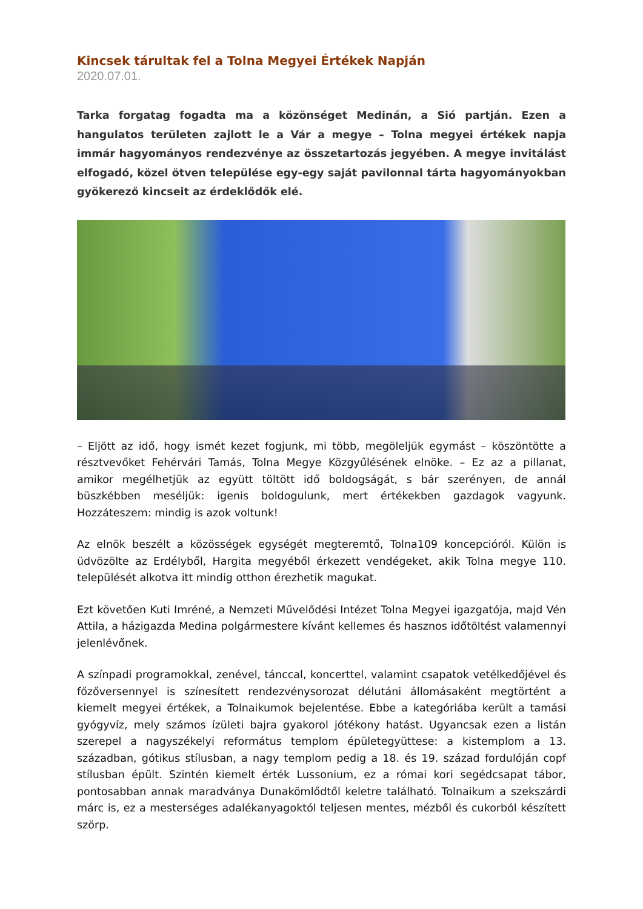Kincsek tárultak fel a Tolna Megyei Értékek Napján
2020.07.01.
Tarka forgatag fogadta ma a közönséget Medinán, a Sió partján. Ezen a hangulatos területen zajlott le a Vár a megye – Tolna megyei értékek napja immár hagyományos rendezvénye az összetartozás jegyében. A megye invitálást elfogadó, közel ötven települése egy-egy saját pavilonnal tárta hagyományokban gyökerező kincseit az érdeklődők elé.
– Eljött az idő, hogy ismét kezet fogjunk, mi több, megöleljük egymást – köszöntötte a résztvevőket Fehérvári Tamás, Tolna Megye Közgyűlésének elnöke. – Ez az a pillanat, amikor megélhetjük az együtt töltött idő boldogságát, s bár szerényen, de annál büszkébben meséljük: igenis boldogulunk, mert értékekben gazdagok vagyunk. Hozzáteszem: mindig is azok voltunk!
Az elnök beszélt a közösségek egységét megteremtő, Tolna109 koncepcióról. Külön is üdvözölte az Erdélyből, Hargita megyéből érkezett vendégeket, akik Tolna megye 110. települését alkotva itt mindig otthon érezhetik magukat.
Ezt követően Kuti Imréné, a Nemzeti Művelődési Intézet Tolna Megyei igazgatója, majd Vén Attila, a házigazda Medina polgármestere kívánt kellemes és hasznos időtöltést valamennyi jelenlévőnek.
A színpadi programokkal, zenével, tánccal, koncerttel, valamint csapatok vetélkedőjével és főzőversennyel is színesített rendezvénysorozat délutáni állomásaként megtörtént a kiemelt megyei értékek, a Tolnaikumok bejelentése. Ebbe a kategóriába került a tamási gyógyvíz, mely számos ízületi bajra gyakorol jótékony hatást. Ugyancsak ezen a listán szerepel a nagyszékelyi református templom épületegyüttese: a kistemplom a 13. században, gótikus stílusban, a nagy templom pedig a 18. és 19. század fordulóján copf stílusban épült. Szintén kiemelt érték Lussonium, ez a római kori segédcsapat tábor, pontosabban annak maradványa Dunakömlődtől keletre található. Tolnaikum a szekszárdi márc is, ez a mesterséges adalékanyagoktól teljesen mentes, mézből és cukorból készített szörp.